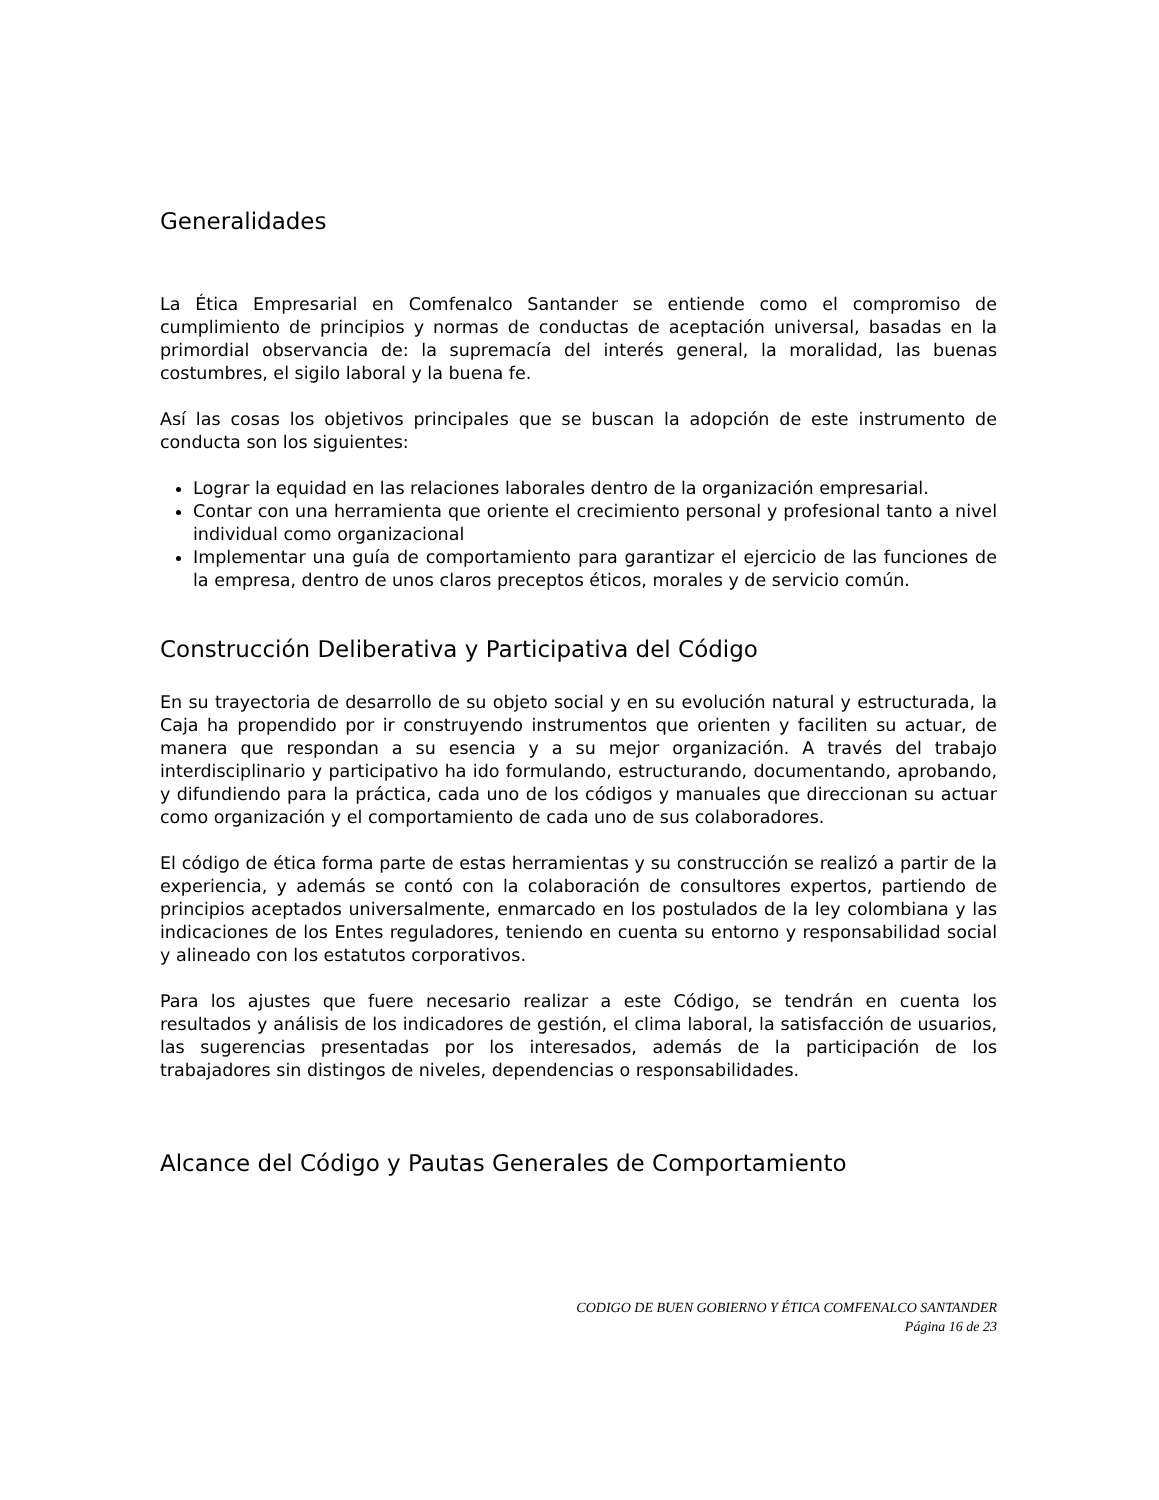Generalidades
La Ética Empresarial en Comfenalco Santander se entiende como el compromiso de cumplimiento de principios y normas de conductas de aceptación universal, basadas en la primordial observancia de: la supremacía del interés general, la moralidad, las buenas costumbres, el sigilo laboral y la buena fe.
Así las cosas los objetivos principales que se buscan la adopción de este instrumento de conducta son los siguientes:
Lograr la equidad en las relaciones laborales dentro de la organización empresarial.
Contar con una herramienta que oriente el crecimiento personal y profesional tanto a nivel individual como organizacional
Implementar una guía de comportamiento para garantizar el ejercicio de las funciones de la empresa, dentro de unos claros preceptos éticos, morales y de servicio común.
Construcción Deliberativa y Participativa del Código
En su trayectoria de desarrollo de su objeto social y en su evolución natural y estructurada, la Caja ha propendido por ir construyendo instrumentos que orienten y faciliten su actuar, de manera que respondan a su esencia y a su mejor organización. A través del trabajo interdisciplinario y participativo ha ido formulando, estructurando, documentando, aprobando, y difundiendo para la práctica, cada uno de los códigos y manuales que direccionan su actuar como organización y el comportamiento de cada uno de sus colaboradores.
El código de ética forma parte de estas herramientas y su construcción se realizó a partir de la experiencia, y además se contó con la colaboración de consultores expertos, partiendo de principios aceptados universalmente, enmarcado en los postulados de la ley colombiana y las indicaciones de los Entes reguladores, teniendo en cuenta su entorno y responsabilidad social y alineado con los estatutos corporativos.
Para los ajustes que fuere necesario realizar a este Código, se tendrán en cuenta los resultados y análisis de los indicadores de gestión, el clima laboral, la satisfacción de usuarios, las sugerencias presentadas por los interesados, además de la participación de los trabajadores sin distingos de niveles, dependencias o responsabilidades.
Alcance del Código y Pautas Generales de Comportamiento
CODIGO DE BUEN GOBIERNO Y ÉTICA COMFENALCO SANTANDER
Página 16 de 23